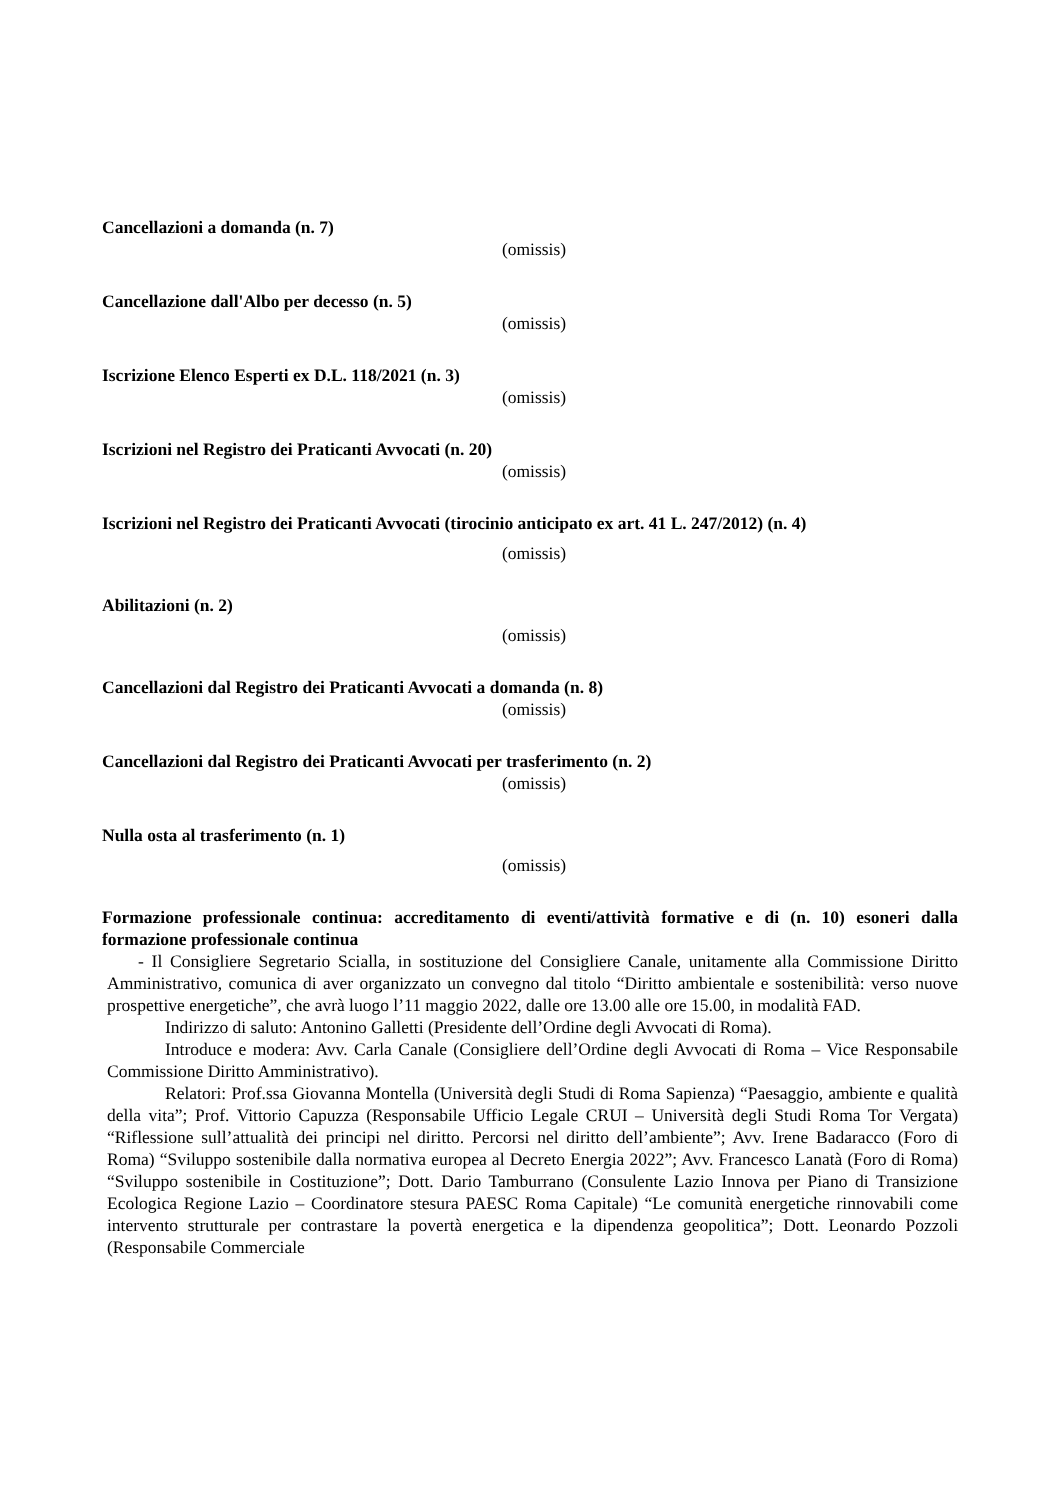Cancellazioni a domanda (n. 7)
(omissis)
Cancellazione dall'Albo per decesso (n. 5)
(omissis)
Iscrizione Elenco Esperti ex D.L. 118/2021 (n. 3)
(omissis)
Iscrizioni nel Registro dei Praticanti Avvocati (n. 20)
(omissis)
Iscrizioni nel Registro dei Praticanti Avvocati (tirocinio anticipato ex art. 41 L. 247/2012) (n. 4)
(omissis)
Abilitazioni (n. 2)
(omissis)
Cancellazioni dal Registro dei Praticanti Avvocati a domanda (n. 8)
(omissis)
Cancellazioni dal Registro dei Praticanti Avvocati per trasferimento (n. 2)
(omissis)
Nulla osta al trasferimento (n. 1)
(omissis)
Formazione professionale continua: accreditamento di eventi/attività formative e di (n. 10) esoneri dalla formazione professionale continua
- Il Consigliere Segretario Scialla, in sostituzione del Consigliere Canale, unitamente alla Commissione Diritto Amministrativo, comunica di aver organizzato un convegno dal titolo “Diritto ambientale e sostenibilità: verso nuove prospettive energetiche”, che avrà luogo l’11 maggio 2022, dalle ore 13.00 alle ore 15.00, in modalità FAD.
Indirizzo di saluto: Antonino Galletti (Presidente dell’Ordine degli Avvocati di Roma).
Introduce e modera: Avv. Carla Canale (Consigliere dell’Ordine degli Avvocati di Roma – Vice Responsabile Commissione Diritto Amministrativo).
Relatori: Prof.ssa Giovanna Montella (Università degli Studi di Roma Sapienza) “Paesaggio, ambiente e qualità della vita”; Prof. Vittorio Capuzza (Responsabile Ufficio Legale CRUI – Università degli Studi Roma Tor Vergata) “Riflessione sull’attualità dei principi nel diritto. Percorsi nel diritto dell’ambiente”; Avv. Irene Badaracco (Foro di Roma) “Sviluppo sostenibile dalla normativa europea al Decreto Energia 2022”; Avv. Francesco Lanatà (Foro di Roma) “Sviluppo sostenibile in Costituzione”; Dott. Dario Tamburrano (Consulente Lazio Innova per Piano di Transizione Ecologica Regione Lazio – Coordinatore stesura PAESC Roma Capitale) “Le comunità energetiche rinnovabili come intervento strutturale per contrastare la povertà energetica e la dipendenza geopolitica”; Dott. Leonardo Pozzoli (Responsabile Commerciale